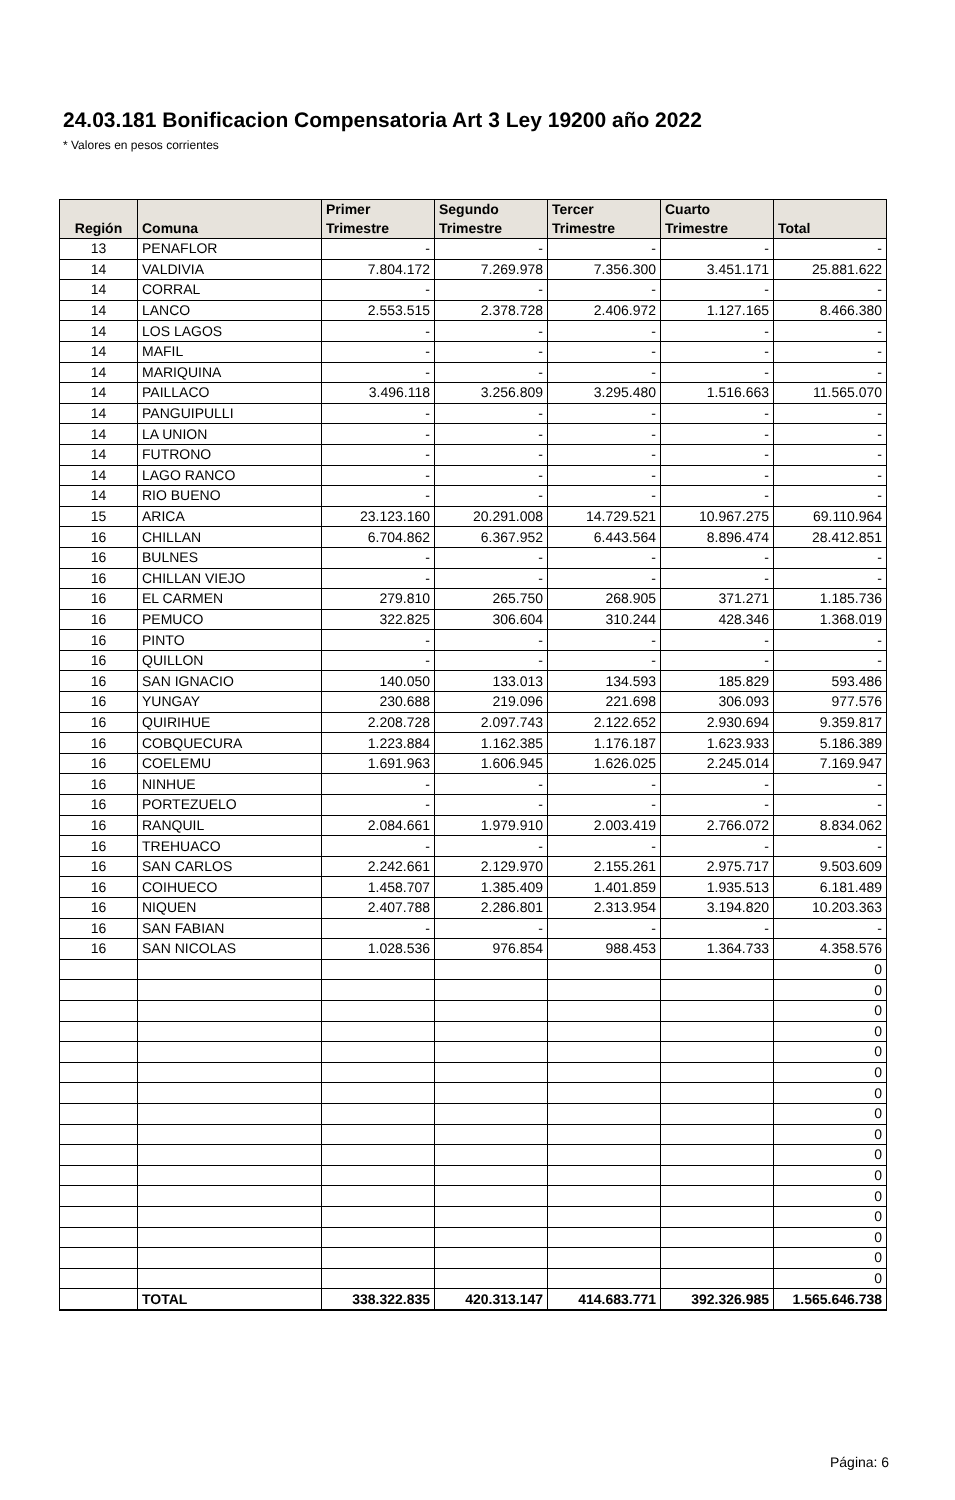24.03.181 Bonificacion Compensatoria Art 3 Ley 19200 año 2022
* Valores en pesos corrientes
| Región | Comuna | Primer Trimestre | Segundo Trimestre | Tercer Trimestre | Cuarto Trimestre | Total |
| --- | --- | --- | --- | --- | --- | --- |
| 13 | PENAFLOR | - | - | - | - | - |
| 14 | VALDIVIA | 7.804.172 | 7.269.978 | 7.356.300 | 3.451.171 | 25.881.622 |
| 14 | CORRAL | - | - | - | - | - |
| 14 | LANCO | 2.553.515 | 2.378.728 | 2.406.972 | 1.127.165 | 8.466.380 |
| 14 | LOS LAGOS | - | - | - | - | - |
| 14 | MAFIL | - | - | - | - | - |
| 14 | MARIQUINA | - | - | - | - | - |
| 14 | PAILLACO | 3.496.118 | 3.256.809 | 3.295.480 | 1.516.663 | 11.565.070 |
| 14 | PANGUIPULLI | - | - | - | - | - |
| 14 | LA UNION | - | - | - | - | - |
| 14 | FUTRONO | - | - | - | - | - |
| 14 | LAGO RANCO | - | - | - | - | - |
| 14 | RIO BUENO | - | - | - | - | - |
| 15 | ARICA | 23.123.160 | 20.291.008 | 14.729.521 | 10.967.275 | 69.110.964 |
| 16 | CHILLAN | 6.704.862 | 6.367.952 | 6.443.564 | 8.896.474 | 28.412.851 |
| 16 | BULNES | - | - | - | - | - |
| 16 | CHILLAN VIEJO | - | - | - | - | - |
| 16 | EL CARMEN | 279.810 | 265.750 | 268.905 | 371.271 | 1.185.736 |
| 16 | PEMUCO | 322.825 | 306.604 | 310.244 | 428.346 | 1.368.019 |
| 16 | PINTO | - | - | - | - | - |
| 16 | QUILLON | - | - | - | - | - |
| 16 | SAN IGNACIO | 140.050 | 133.013 | 134.593 | 185.829 | 593.486 |
| 16 | YUNGAY | 230.688 | 219.096 | 221.698 | 306.093 | 977.576 |
| 16 | QUIRIHUE | 2.208.728 | 2.097.743 | 2.122.652 | 2.930.694 | 9.359.817 |
| 16 | COBQUECURA | 1.223.884 | 1.162.385 | 1.176.187 | 1.623.933 | 5.186.389 |
| 16 | COELEMU | 1.691.963 | 1.606.945 | 1.626.025 | 2.245.014 | 7.169.947 |
| 16 | NINHUE | - | - | - | - | - |
| 16 | PORTEZUELO | - | - | - | - | - |
| 16 | RANQUIL | 2.084.661 | 1.979.910 | 2.003.419 | 2.766.072 | 8.834.062 |
| 16 | TREHUACO | - | - | - | - | - |
| 16 | SAN CARLOS | 2.242.661 | 2.129.970 | 2.155.261 | 2.975.717 | 9.503.609 |
| 16 | COIHUECO | 1.458.707 | 1.385.409 | 1.401.859 | 1.935.513 | 6.181.489 |
| 16 | NIQUEN | 2.407.788 | 2.286.801 | 2.313.954 | 3.194.820 | 10.203.363 |
| 16 | SAN FABIAN | - | - | - | - | - |
| 16 | SAN NICOLAS | 1.028.536 | 976.854 | 988.453 | 1.364.733 | 4.358.576 |
| | | | | | | 0 |
| | | | | | | 0 |
| | | | | | | 0 |
| | | | | | | 0 |
| | | | | | | 0 |
| | | | | | | 0 |
| | | | | | | 0 |
| | | | | | | 0 |
| | | | | | | 0 |
| | | | | | | 0 |
| | | | | | | 0 |
| | | | | | | 0 |
| | | | | | | 0 |
| | | | | | | 0 |
| | | | | | | 0 |
| | | | | | | 0 |
| | TOTAL | 338.322.835 | 420.313.147 | 414.683.771 | 392.326.985 | 1.565.646.738 |
Página: 6